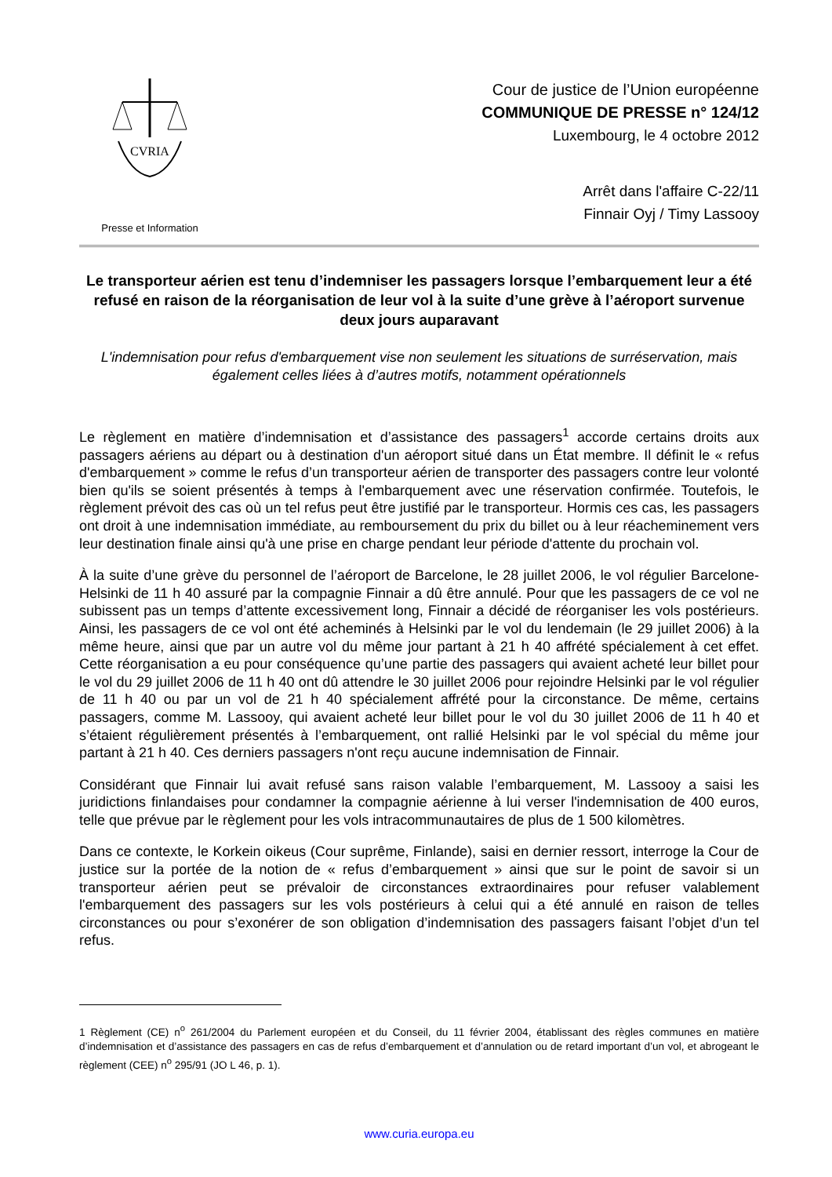CVRIA
Presse et Information
Cour de justice de l’Union européenne
COMMUNIQUE DE PRESSE n° 124/12
Luxembourg, le 4 octobre 2012
Arrêt dans l'affaire C-22/11
Finnair Oyj / Timy Lassooy
Le transporteur aérien est tenu d’indemniser les passagers lorsque l’embarquement leur a été refusé en raison de la réorganisation de leur vol à la suite d’une grève à l’aéroport survenue deux jours auparavant
L'indemnisation pour refus d'embarquement vise non seulement les situations de surréservation, mais également celles liées à d’autres motifs, notamment opérationnels
Le règlement en matière d’indemnisation et d’assistance des passagers<sup>1</sup> accorde certains droits aux passagers aériens au départ ou à destination d'un aéroport situé dans un État membre. Il définit le « refus d'embarquement » comme le refus d’un transporteur aérien de transporter des passagers contre leur volonté bien qu'ils se soient présentés à temps à l'embarquement avec une réservation confirmée. Toutefois, le règlement prévoit des cas où un tel refus peut être justifié par le transporteur. Hormis ces cas, les passagers ont droit à une indemnisation immédiate, au remboursement du prix du billet ou à leur réacheminement vers leur destination finale ainsi qu'à une prise en charge pendant leur période d'attente du prochain vol.
À la suite d’une grève du personnel de l’aéroport de Barcelone, le 28 juillet 2006, le vol régulier Barcelone-Helsinki de 11 h 40 assuré par la compagnie Finnair a dû être annulé. Pour que les passagers de ce vol ne subissent pas un temps d’attente excessivement long, Finnair a décidé de réorganiser les vols postérieurs. Ainsi, les passagers de ce vol ont été acheminés à Helsinki par le vol du lendemain (le 29 juillet 2006) à la même heure, ainsi que par un autre vol du même jour partant à 21 h 40 affrété spécialement à cet effet. Cette réorganisation a eu pour conséquence qu’une partie des passagers qui avaient acheté leur billet pour le vol du 29 juillet 2006 de 11 h 40 ont dû attendre le 30 juillet 2006 pour rejoindre Helsinki par le vol régulier de 11 h 40 ou par un vol de 21 h 40 spécialement affrété pour la circonstance. De même, certains passagers, comme M. Lassooy, qui avaient acheté leur billet pour le vol du 30 juillet 2006 de 11 h 40 et s’étaient régulièrement présentés à l’embarquement, ont rallié Helsinki par le vol spécial du même jour partant à 21 h 40. Ces derniers passagers n'ont reçu aucune indemnisation de Finnair.
Considérant que Finnair lui avait refusé sans raison valable l’embarquement, M. Lassooy a saisi les juridictions finlandaises pour condamner la compagnie aérienne à lui verser l'indemnisation de 400 euros, telle que prévue par le règlement pour les vols intracommunautaires de plus de 1 500 kilomètres.
Dans ce contexte, le Korkein oikeus (Cour suprême, Finlande), saisi en dernier ressort, interroge la Cour de justice sur la portée de la notion de « refus d’embarquement » ainsi que sur le point de savoir si un transporteur aérien peut se prévaloir de circonstances extraordinaires pour refuser valablement l'embarquement des passagers sur les vols postérieurs à celui qui a été annulé en raison de telles circonstances ou pour s’exonérer de son obligation d’indemnisation des passagers faisant l’objet d’un tel refus.
1 Règlement (CE) n<sup>o</sup> 261/2004 du Parlement européen et du Conseil, du 11 février 2004, établissant des règles communes en matière d’indemnisation et d’assistance des passagers en cas de refus d’embarquement et d’annulation ou de retard important d’un vol, et abrogeant le règlement (CEE) n<sup>o</sup> 295/91 (JO L 46, p. 1).
www.curia.europa.eu